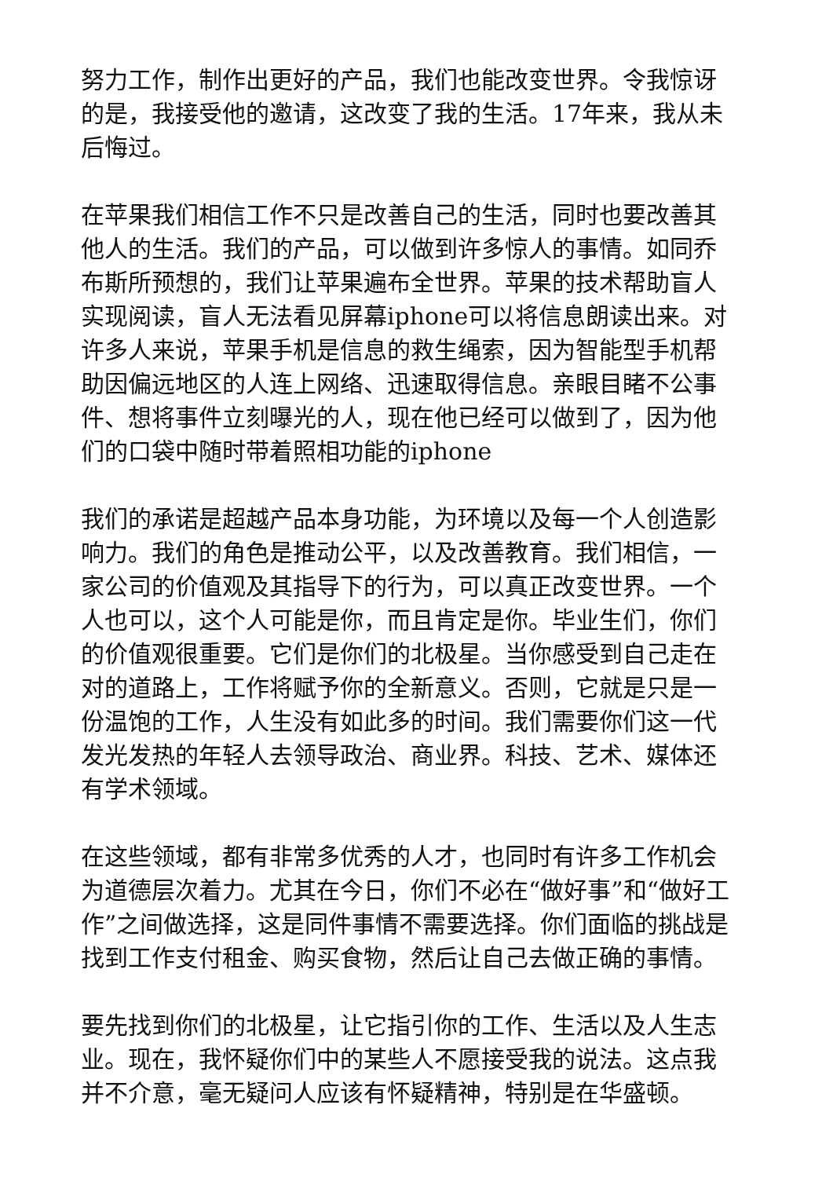努力工作，制作出更好的产品，我们也能改变世界。令我惊讶的是，我接受他的邀请，这改变了我的生活。17年来，我从未后悔过。
在苹果我们相信工作不只是改善自己的生活，同时也要改善其他人的生活。我们的产品，可以做到许多惊人的事情。如同乔布斯所预想的，我们让苹果遍布全世界。苹果的技术帮助盲人实现阅读，盲人无法看见屏幕iphone可以将信息朗读出来。对许多人来说，苹果手机是信息的救生绳索，因为智能型手机帮助因偏远地区的人连上网络、迅速取得信息。亲眼目睹不公事件、想将事件立刻曝光的人，现在他已经可以做到了，因为他们的口袋中随时带着照相功能的iphone
我们的承诺是超越产品本身功能，为环境以及每一个人创造影响力。我们的角色是推动公平，以及改善教育。我们相信，一家公司的价值观及其指导下的行为，可以真正改变世界。一个人也可以，这个人可能是你，而且肯定是你。毕业生们，你们的价值观很重要。它们是你们的北极星。当你感受到自己走在对的道路上，工作将赋予你的全新意义。否则，它就是只是一份温饱的工作，人生没有如此多的时间。我们需要你们这一代发光发热的年轻人去领导政治、商业界。科技、艺术、媒体还有学术领域。
在这些领域，都有非常多优秀的人才，也同时有许多工作机会为道德层次着力。尤其在今日，你们不必在“做好事”和“做好工作”之间做选择，这是同件事情不需要选择。你们面临的挑战是找到工作支付租金、购买食物，然后让自己去做正确的事情。
要先找到你们的北极星，让它指引你的工作、生活以及人生志业。现在，我怀疑你们中的某些人不愿接受我的说法。这点我并不介意，毫无疑问人应该有怀疑精神，特别是在华盛顿。